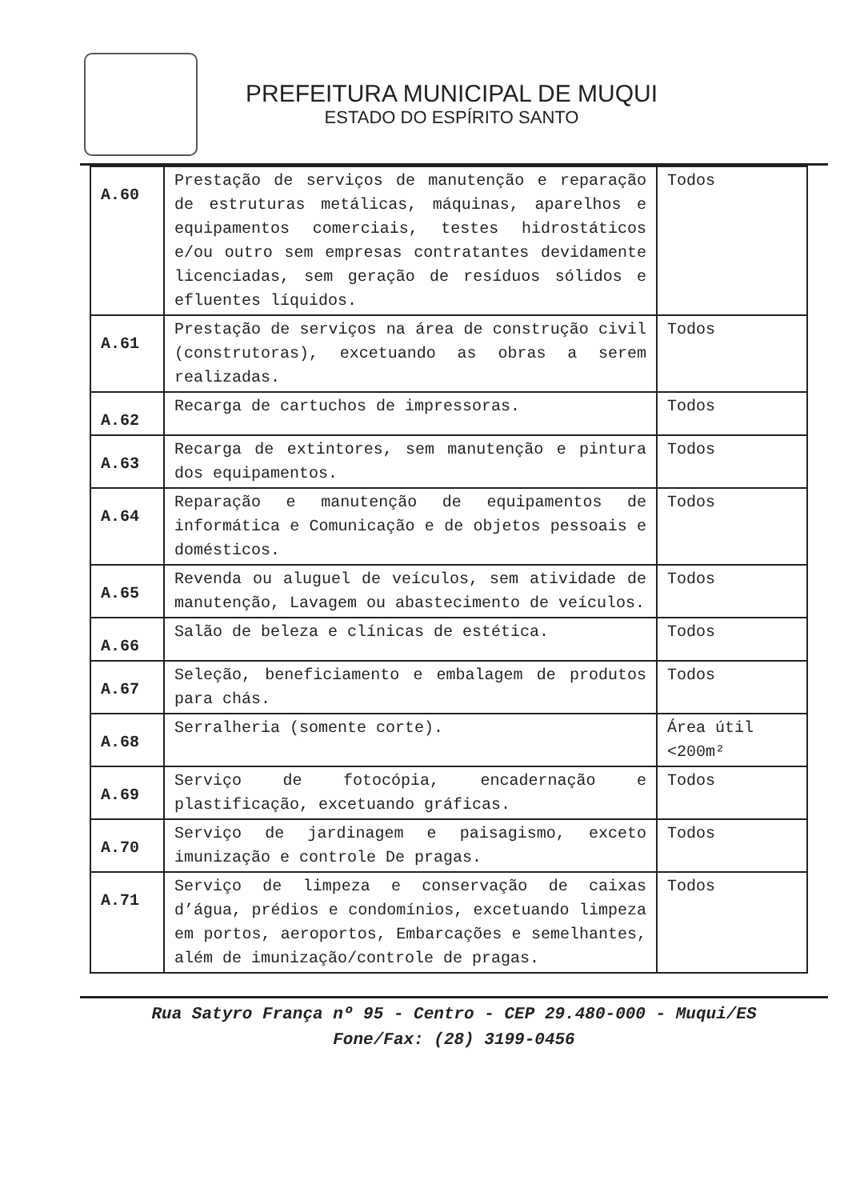PREFEITURA MUNICIPAL DE MUQUI
ESTADO DO ESPÍRITO SANTO
| A.60 | Prestação de serviços de manutenção e reparação de estruturas metálicas, máquinas, aparelhos e equipamentos comerciais, testes hidrostáticos e/ou outro sem empresas contratantes devidamente licenciadas, sem geração de resíduos sólidos e efluentes líquidos. | Todos |
| A.61 | Prestação de serviços na área de construção civil (construtoras), excetuando as obras a serem realizadas. | Todos |
| A.62 | Recarga de cartuchos de impressoras. | Todos |
| A.63 | Recarga de extintores, sem manutenção e pintura dos equipamentos. | Todos |
| A.64 | Reparação e manutenção de equipamentos de informática e Comunicação e de objetos pessoais e domésticos. | Todos |
| A.65 | Revenda ou aluguel de veículos, sem atividade de manutenção, Lavagem ou abastecimento de veículos. | Todos |
| A.66 | Salão de beleza e clínicas de estética. | Todos |
| A.67 | Seleção, beneficiamento e embalagem de produtos para chás. | Todos |
| A.68 | Serralheria (somente corte). | Área útil <200m² |
| A.69 | Serviço de fotocópia, encadernação e plastificação, excetuando gráficas. | Todos |
| A.70 | Serviço de jardinagem e paisagismo, exceto imunização e controle De pragas. | Todos |
| A.71 | Serviço de limpeza e conservação de caixas d’água, prédios e condomínios, excetuando limpeza em portos, aeroportos, Embarcações e semelhantes, além de imunização/controle de pragas. | Todos |
Rua Satyro França nº 95 - Centro - CEP 29.480-000 - Muqui/ES
Fone/Fax: (28) 3199-0456